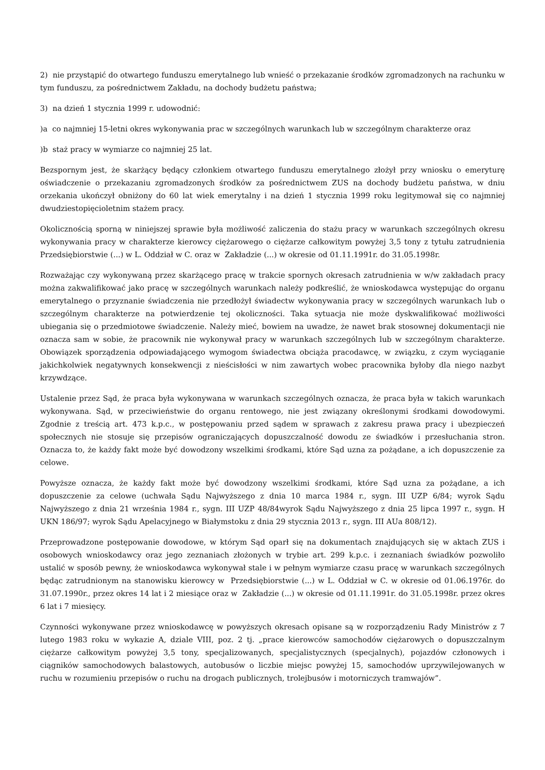2) nie przystąpić do otwartego funduszu emerytalnego lub wnieść o przekazanie środków zgromadzonych na rachunku w tym funduszu, za pośrednictwem Zakładu, na dochody budżetu państwa;
3) na dzień 1 stycznia 1999 r. udowodnić:
)a co najmniej 15-letni okres wykonywania prac w szczególnych warunkach lub w szczególnym charakterze oraz
)b staż pracy w wymiarze co najmniej 25 lat.
Bezspornym jest, że skarżący będący członkiem otwartego funduszu emerytalnego złożył przy wniosku o emeryturę oświadczenie o przekazaniu zgromadzonych środków za pośrednictwem ZUS na dochody budżetu państwa, w dniu orzekania ukończył obniżony do 60 lat wiek emerytalny i na dzień 1 stycznia 1999 roku legitymował się co najmniej dwudziestopięcioletnim stażem pracy.
Okolicznością sporną w niniejszej sprawie była możliwość zaliczenia do stażu pracy w warunkach szczególnych okresu wykonywania pracy w charakterze kierowcy ciężarowego o ciężarze całkowitym powyżej 3,5 tony z tytułu zatrudnienia Przedsiębiorstwie (...) w L. Oddział w C. oraz w Zakładzie (...) w okresie od 01.11.1991r. do 31.05.1998r.
Rozważając czy wykonywaną przez skarżącego pracę w trakcie spornych okresach zatrudnienia w w/w zakładach pracy można zakwalifikować jako pracę w szczególnych warunkach należy podkreślić, że wnioskodawca występując do organu emerytalnego o przyznanie świadczenia nie przedłożył świadectw wykonywania pracy w szczególnych warunkach lub o szczególnym charakterze na potwierdzenie tej okoliczności. Taka sytuacja nie może dyskwalifikować możliwości ubiegania się o przedmiotowe świadczenie. Należy mieć, bowiem na uwadze, że nawet brak stosownej dokumentacji nie oznacza sam w sobie, że pracownik nie wykonywał pracy w warunkach szczególnych lub w szczególnym charakterze. Obowiązek sporządzenia odpowiadającego wymogom świadectwa obciąża pracodawcę, w związku, z czym wyciąganie jakichkolwiek negatywnych konsekwencji z nieścisłości w nim zawartych wobec pracownika byłoby dla niego nazbyt krzywdzące.
Ustalenie przez Sąd, że praca była wykonywana w warunkach szczególnych oznacza, że praca była w takich warunkach wykonywana. Sąd, w przeciwieństwie do organu rentowego, nie jest związany określonymi środkami dowodowymi. Zgodnie z treścią art. 473 k.p.c., w postępowaniu przed sądem w sprawach z zakresu prawa pracy i ubezpieczeń społecznych nie stosuje się przepisów ograniczających dopuszczalność dowodu ze świadków i przesłuchania stron. Oznacza to, że każdy fakt może być dowodzony wszelkimi środkami, które Sąd uzna za pożądane, a ich dopuszczenie za celowe.
Powyższe oznacza, że każdy fakt może być dowodzony wszelkimi środkami, które Sąd uzna za pożądane, a ich dopuszczenie za celowe (uchwała Sądu Najwyższego z dnia 10 marca 1984 r., sygn. III UZP 6/84; wyrok Sądu Najwyższego z dnia 21 września 1984 r., sygn. III UZP 48/84wyrok Sądu Najwyższego z dnia 25 lipca 1997 r., sygn. H UKN 186/97; wyrok Sądu Apelacyjnego w Białymstoku z dnia 29 stycznia 2013 r., sygn. III AUa 808/12).
Przeprowadzone postępowanie dowodowe, w którym Sąd oparł się na dokumentach znajdujących się w aktach ZUS i osobowych wnioskodawcy oraz jego zeznaniach złożonych w trybie art. 299 k.p.c. i zeznaniach świadków pozwoliło ustalić w sposób pewny, że wnioskodawca wykonywał stale i w pełnym wymiarze czasu pracę w warunkach szczególnych będąc zatrudnionym na stanowisku kierowcy w Przedsiębiorstwie (...) w L. Oddział w C. w okresie od 01.06.1976r. do 31.07.1990r., przez okres 14 lat i 2 miesiące oraz w Zakładzie (...) w okresie od 01.11.1991r. do 31.05.1998r. przez okres 6 lat i 7 miesięcy.
Czynności wykonywane przez wnioskodawcę w powyższych okresach opisane są w rozporządzeniu Rady Ministrów z 7 lutego 1983 roku w wykazie A, dziale VIII, poz. 2 tj. „prace kierowców samochodów ciężarowych o dopuszczalnym ciężarze całkowitym powyżej 3,5 tony, specjalizowanych, specjalistycznych (specjalnych), pojazdów członowych i ciągników samochodowych balastowych, autobusów o liczbie miejsc powyżej 15, samochodów uprzywilejowanych w ruchu w rozumieniu przepisów o ruchu na drogach publicznych, trolejbusów i motorniczych tramwajów”.